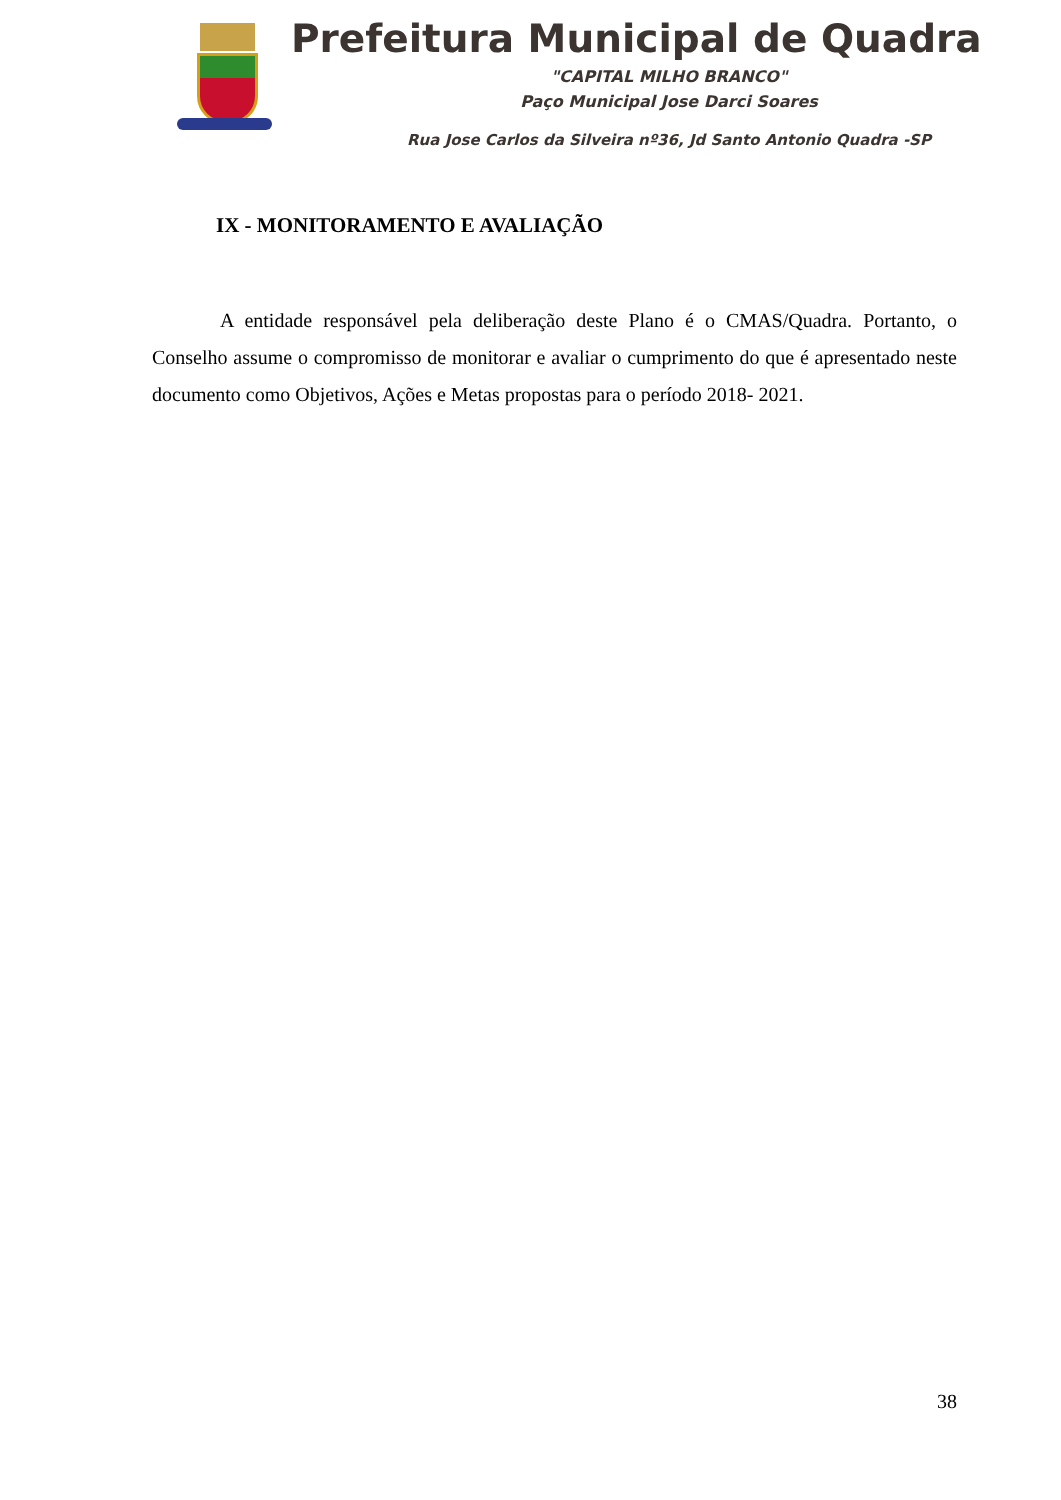Prefeitura Municipal de Quadra
"CAPITAL MILHO BRANCO"
Paço Municipal Jose Darci Soares
Rua Jose Carlos da Silveira nº36, Jd Santo Antonio Quadra -SP
IX - MONITORAMENTO E AVALIAÇÃO
A entidade responsável pela deliberação deste Plano é o CMAS/Quadra. Portanto, o Conselho assume o compromisso de monitorar e avaliar o cumprimento do que é apresentado neste documento como Objetivos, Ações e Metas propostas para o período 2018- 2021.
38